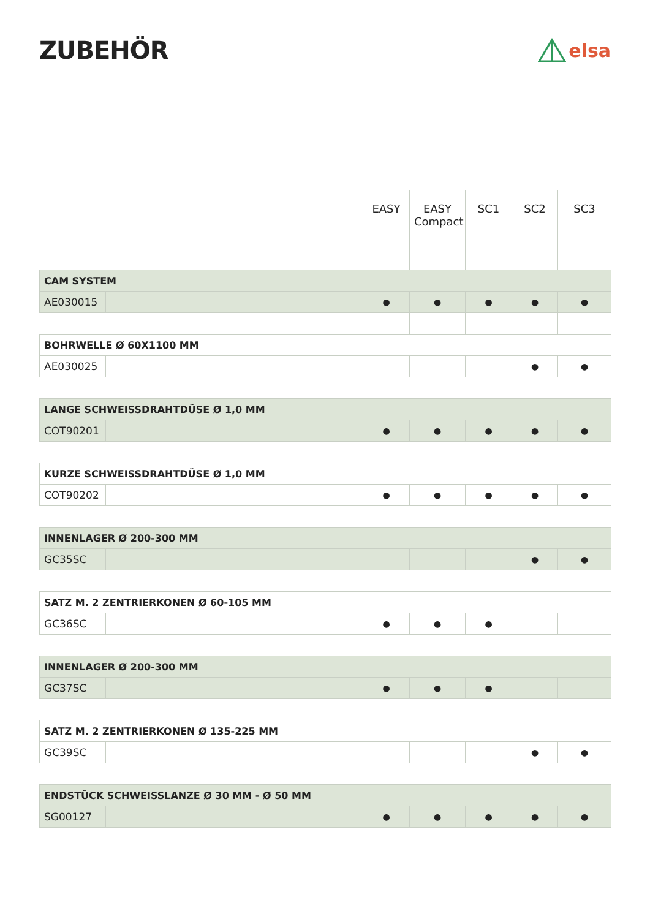ZUBEHÖR
elsa
| | | EASY | EASY Compact | SC1 | SC2 | SC3 |
| --- | --- | --- | --- | --- | --- | --- |
| CAM SYSTEM | | | | | | |
| AE030015 | | ● | ● | ● | ● | ● |
| BOHRWELLE Ø 60X1100 MM | | | | | | |
| AE030025 | | | | | ● | ● |
| LANGE SCHWEISSDRAHTDÜSE Ø 1,0 MM | | | | | | |
| COT90201 | | ● | ● | ● | ● | ● |
| KURZE SCHWEISSDRAHTDÜSE Ø 1,0 MM | | | | | | |
| COT90202 | | ● | ● | ● | ● | ● |
| INNENLAGER Ø 200-300 MM | | | | | | |
| GC35SC | | | | | ● | ● |
| SATZ M. 2 ZENTRIERKONEN Ø 60-105 MM | | | | | | |
| GC36SC | | ● | ● | ● | | |
| INNENLAGER Ø 200-300 MM | | | | | | |
| GC37SC | | ● | ● | ● | | |
| SATZ M. 2 ZENTRIERKONEN Ø 135-225 MM | | | | | | |
| GC39SC | | | | | ● | ● |
| ENDSTÜCK SCHWEISSLANZE Ø 30 MM - Ø 50 MM | | | | | | |
| SG00127 | | ● | ● | ● | ● | ● |